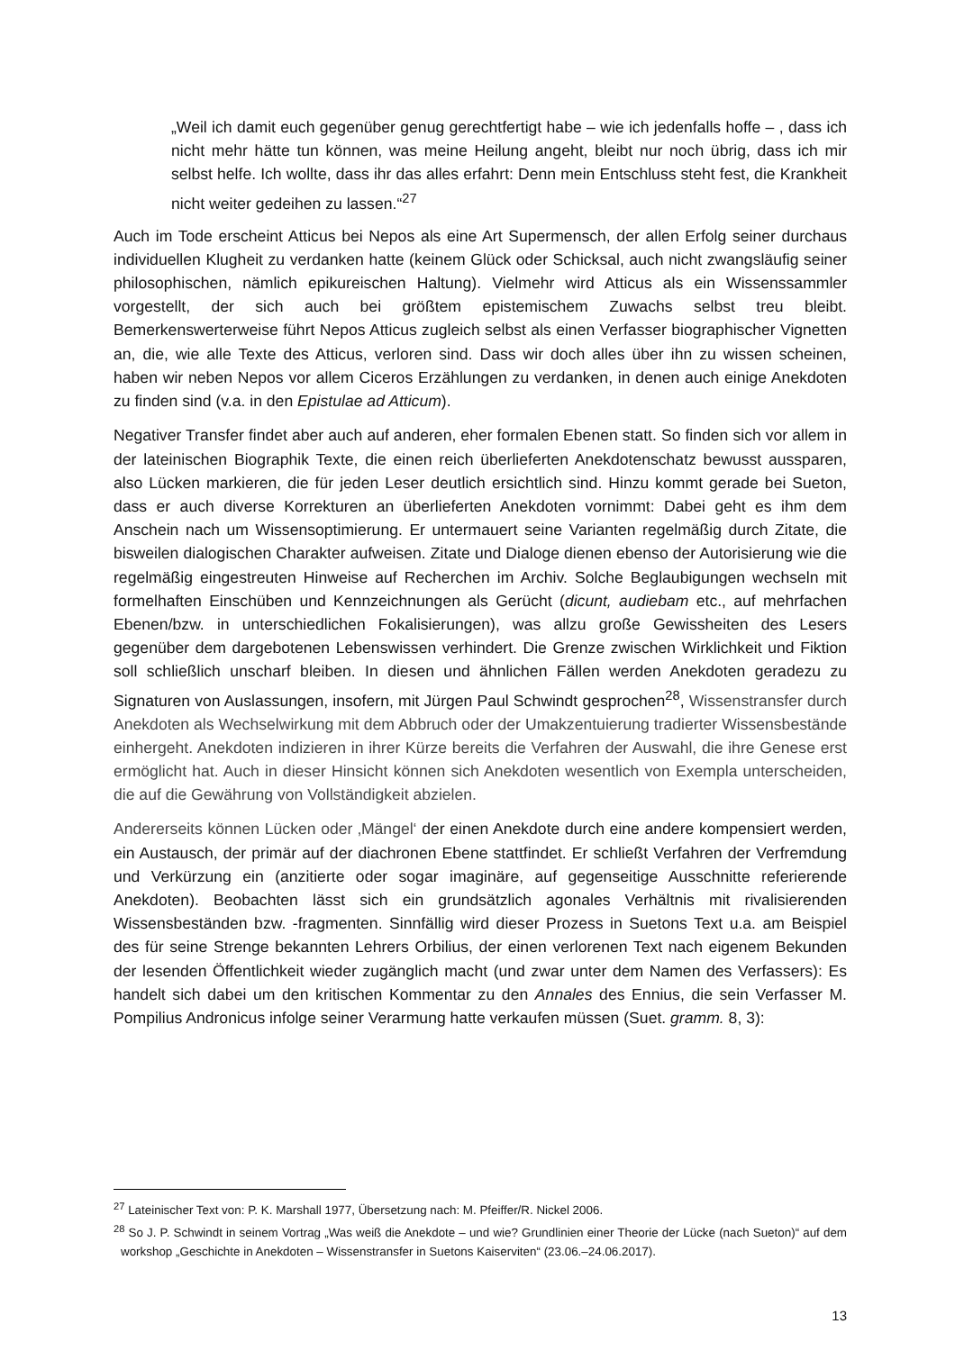„Weil ich damit euch gegenüber genug gerechtfertigt habe – wie ich jedenfalls hoffe – , dass ich nicht mehr hätte tun können, was meine Heilung angeht, bleibt nur noch übrig, dass ich mir selbst helfe. Ich wollte, dass ihr das alles erfahrt: Denn mein Entschluss steht fest, die Krankheit nicht weiter gedeihen zu lassen.“<sup>27</sup>
Auch im Tode erscheint Atticus bei Nepos als eine Art Supermensch, der allen Erfolg seiner durchaus individuellen Klugheit zu verdanken hatte (keinem Glück oder Schicksal, auch nicht zwangsläufig seiner philosophischen, nämlich epikureischen Haltung). Vielmehr wird Atticus als ein Wissenssammler vorgestellt, der sich auch bei größtem epistemischem Zuwachs selbst treu bleibt. Bemerkenswerterweise führt Nepos Atticus zugleich selbst als einen Verfasser biographischer Vignetten an, die, wie alle Texte des Atticus, verloren sind. Dass wir doch alles über ihn zu wissen scheinen, haben wir neben Nepos vor allem Ciceros Erzählungen zu verdanken, in denen auch einige Anekdoten zu finden sind (v.a. in den Epistulae ad Atticum).
Negativer Transfer findet aber auch auf anderen, eher formalen Ebenen statt. So finden sich vor allem in der lateinischen Biographik Texte, die einen reich überlieferten Anekdotenschatz bewusst aussparen, also Lücken markieren, die für jeden Leser deutlich ersichtlich sind. Hinzu kommt gerade bei Sueton, dass er auch diverse Korrekturen an überlieferten Anekdoten vornimmt: Dabei geht es ihm dem Anschein nach um Wissensoptimierung. Er untermauert seine Varianten regelmäßig durch Zitate, die bisweilen dialogischen Charakter aufweisen. Zitate und Dialoge dienen ebenso der Autorisierung wie die regelmäßig eingestreuten Hinweise auf Recherchen im Archiv. Solche Beglaubigungen wechseln mit formelhaften Einschüben und Kennzeichnungen als Gerücht (dicunt, audiebam etc., auf mehrfachen Ebenen/bzw. in unterschiedlichen Fokalisierungen), was allzu große Gewissheiten des Lesers gegenüber dem dargebotenen Lebenswissen verhindert. Die Grenze zwischen Wirklichkeit und Fiktion soll schließlich unscharf bleiben. In diesen und ähnlichen Fällen werden Anekdoten geradezu zu Signaturen von Auslassungen, insofern, mit Jürgen Paul Schwindt gesprochen<sup>28</sup>, Wissenstransfer durch Anekdoten als Wechselwirkung mit dem Abbruch oder der Umakzentuierung tradierter Wissensbestände einhergeht. Anekdoten indizieren in ihrer Kürze bereits die Verfahren der Auswahl, die ihre Genese erst ermöglicht hat. Auch in dieser Hinsicht können sich Anekdoten wesentlich von Exempla unterscheiden, die auf die Gewährung von Vollständigkeit abzielen.
Andererseits können Lücken oder ‚Mängel‘ der einen Anekdote durch eine andere kompensiert werden, ein Austausch, der primär auf der diachronen Ebene stattfindet. Er schließt Verfahren der Verfremdung und Verkürzung ein (anzitierte oder sogar imaginäre, auf gegenseitige Ausschnitte referierende Anekdoten). Beobachten lässt sich ein grundsätzlich agonales Verhältnis mit rivalisierenden Wissensbeständen bzw. -fragmenten. Sinnfällig wird dieser Prozess in Suetons Text u.a. am Beispiel des für seine Strenge bekannten Lehrers Orbilius, der einen verlorenen Text nach eigenem Bekunden der lesenden Öffentlichkeit wieder zugänglich macht (und zwar unter dem Namen des Verfassers): Es handelt sich dabei um den kritischen Kommentar zu den Annales des Ennius, die sein Verfasser M. Pompilius Andronicus infolge seiner Verarmung hatte verkaufen müssen (Suet. gramm. 8, 3):
<sup>27</sup> Lateinischer Text von: P. K. Marshall 1977, Übersetzung nach: M. Pfeiffer/R. Nickel 2006.
<sup>28</sup> So J. P. Schwindt in seinem Vortrag „Was weiß die Anekdote – und wie? Grundlinien einer Theorie der Lücke (nach Sueton)“ auf dem workshop „Geschichte in Anekdoten – Wissenstransfer in Suetons Kaiserviten“ (23.06.–24.06.2017).
13